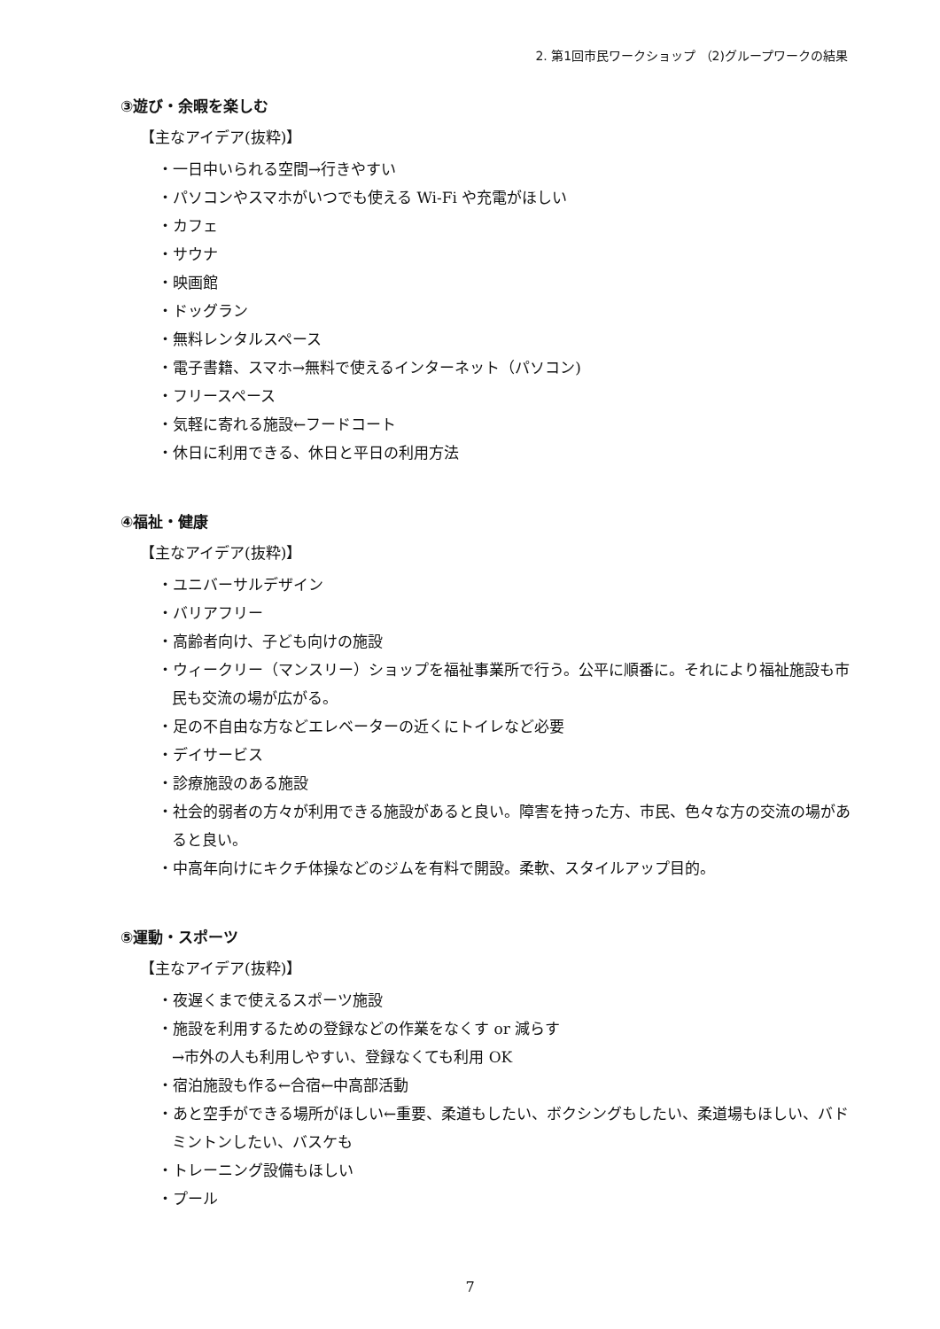2. 第1回市民ワークショップ （2)グループワークの結果
③遊び・余暇を楽しむ
【主なアイデア(抜粋)】
・一日中いられる空間→行きやすい
・パソコンやスマホがいつでも使える Wi-Fi や充電がほしい
・カフェ
・サウナ
・映画館
・ドッグラン
・無料レンタルスペース
・電子書籍、スマホ→無料で使えるインターネット（パソコン)
・フリースペース
・気軽に寄れる施設←フードコート
・休日に利用できる、休日と平日の利用方法
④福祉・健康
【主なアイデア(抜粋)】
・ユニバーサルデザイン
・バリアフリー
・高齢者向け、子ども向けの施設
・ウィークリー（マンスリー）ショップを福祉事業所で行う。公平に順番に。それにより福祉施設も市民も交流の場が広がる。
・足の不自由な方などエレベーターの近くにトイレなど必要
・デイサービス
・診療施設のある施設
・社会的弱者の方々が利用できる施設があると良い。障害を持った方、市民、色々な方の交流の場があると良い。
・中高年向けにキクチ体操などのジムを有料で開設。柔軟、スタイルアップ目的。
⑤運動・スポーツ
【主なアイデア(抜粋)】
・夜遅くまで使えるスポーツ施設
・施設を利用するための登録などの作業をなくす or 減らす
→市外の人も利用しやすい、登録なくても利用 OK
・宿泊施設も作る←合宿←中高部活動
・あと空手ができる場所がほしい←重要、柔道もしたい、ボクシングもしたい、柔道場もほしい、バドミントンしたい、バスケも
・トレーニング設備もほしい
・プール
7